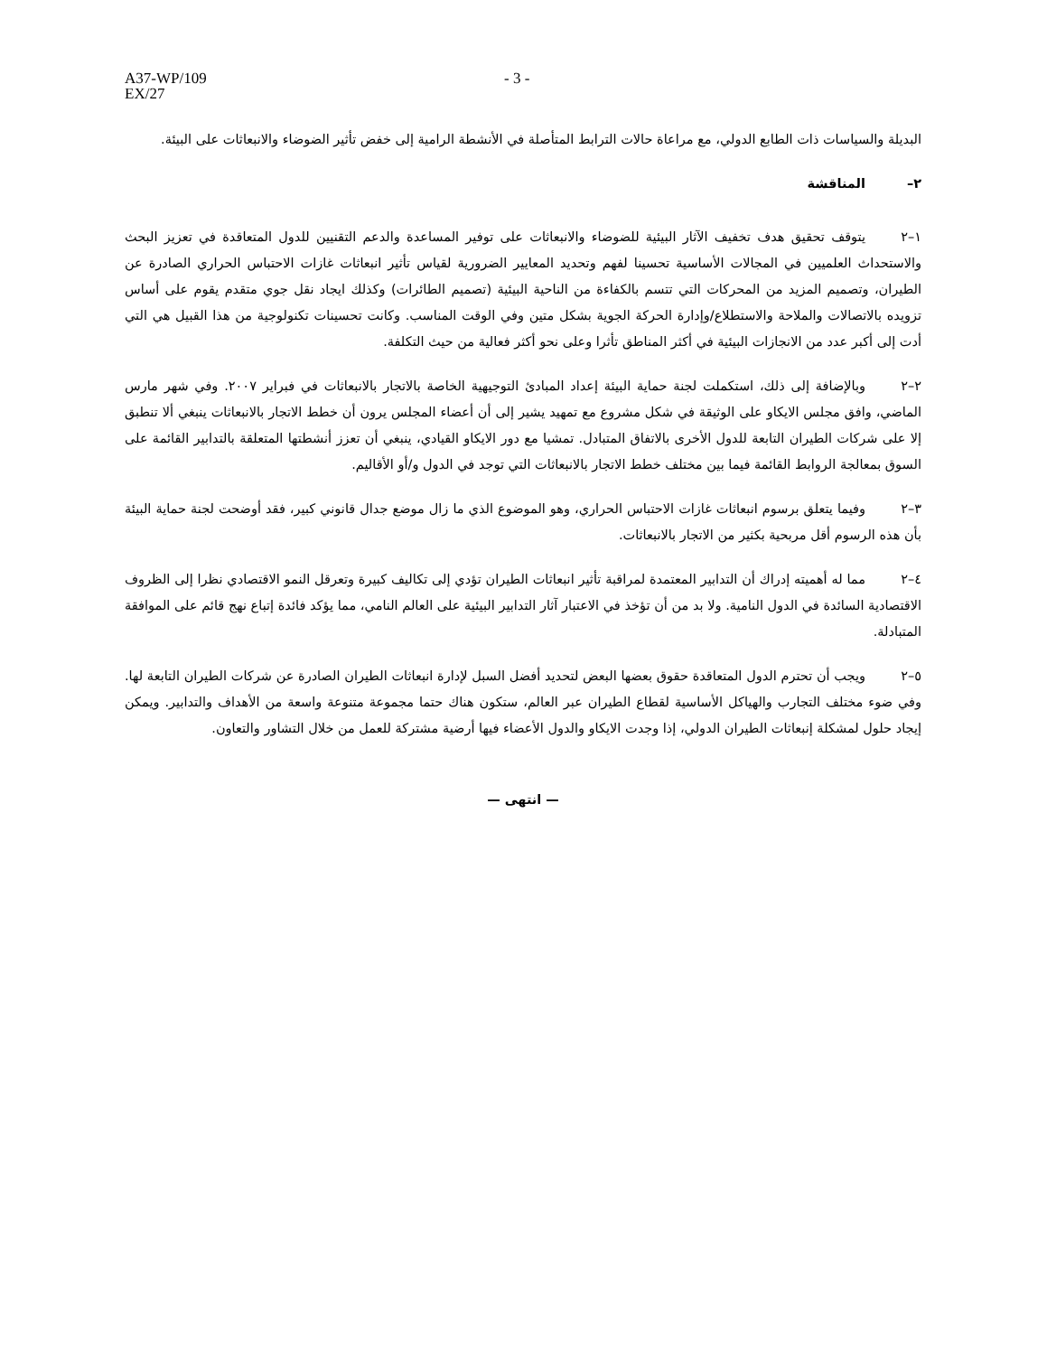A37-WP/109
EX/27
- 3 -
البديلة والسياسات ذات الطابع الدولي، مع مراعاة حالات الترابط المتأصلة في الأنشطة الرامية إلى خفض تأثير الضوضاء والانبعاثات على البيئة.
٢– المناقشة
١–٢ يتوقف تحقيق هدف تخفيف الآثار البيئية للضوضاء والانبعاثات على توفير المساعدة والدعم التقنيين للدول المتعاقدة في تعزيز البحث والاستحداث العلميين في المجالات الأساسية تحسينا لفهم وتحديد المعايير الضرورية لقياس تأثير انبعاثات غازات الاحتباس الحراري الصادرة عن الطيران، وتصميم المزيد من المحركات التي تتسم بالكفاءة من الناحية البيئية (تصميم الطائرات) وكذلك ايجاد نقل جوي متقدم يقوم على أساس تزويده بالاتصالات والملاحة والاستطلاع/وإدارة الحركة الجوية بشكل متين وفي الوقت المناسب. وكانت تحسينات تكنولوجية من هذا القبيل هي التي أدت إلى أكبر عدد من الانجازات البيئية في أكثر المناطق تأثرا وعلى نحو أكثر فعالية من حيث التكلفة.
٢–٢ وبالإضافة إلى ذلك، استكملت لجنة حماية البيئة إعداد المبادئ التوجيهية الخاصة بالاتجار بالانبعاثات في فبراير ٢٠٠٧. وفي شهر مارس الماضي، وافق مجلس الايكاو على الوثيقة في شكل مشروع مع تمهيد يشير إلى أن أعضاء المجلس يرون أن خطط الاتجار بالانبعاثات ينبغي ألا تنطبق إلا على شركات الطيران التابعة للدول الأخرى بالاتفاق المتبادل. تمشيا مع دور الايكاو القيادي، ينبغي أن تعزز أنشطتها المتعلقة بالتدابير القائمة على السوق بمعالجة الروابط القائمة فيما بين مختلف خطط الاتجار بالانبعاثات التي توجد في الدول و/أو الأقاليم.
٣–٢ وفيما يتعلق برسوم انبعاثات غازات الاحتباس الحراري، وهو الموضوع الذي ما زال موضع جدال قانوني كبير، فقد أوضحت لجنة حماية البيئة بأن هذه الرسوم أقل مربحية بكثير من الاتجار بالانبعاثات.
٤–٢ مما له أهميته إدراك أن التدابير المعتمدة لمراقبة تأثير انبعاثات الطيران تؤدي إلى تكاليف كبيرة وتعرقل النمو الاقتصادي نظرا إلى الظروف الاقتصادية السائدة في الدول النامية. ولا بد من أن تؤخذ في الاعتبار آثار التدابير البيئية على العالم النامي، مما يؤكد فائدة إتباع نهج قائم على الموافقة المتبادلة.
٥–٢ ويجب أن تحترم الدول المتعاقدة حقوق بعضها البعض لتحديد أفضل السبل لإدارة انبعاثات الطيران الصادرة عن شركات الطيران التابعة لها. وفي ضوء مختلف التجارب والهياكل الأساسية لقطاع الطيران عبر العالم، ستكون هناك حتما مجموعة متنوعة واسعة من الأهداف والتدابير. ويمكن إيجاد حلول لمشكلة إنبعاثات الطيران الدولي، إذا وجدت الايكاو والدول الأعضاء فيها أرضية مشتركة للعمل من خلال التشاور والتعاون.
— انتهى —